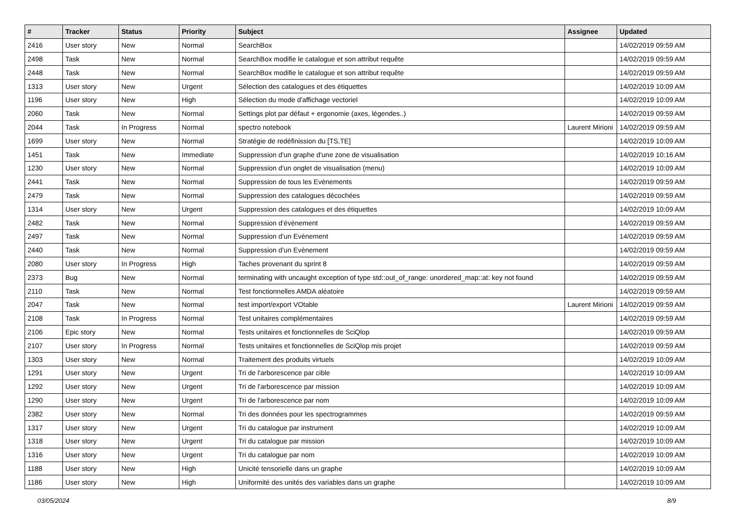| # | Tracker | Status | Priority | Subject | Assignee | Updated |
| --- | --- | --- | --- | --- | --- | --- |
| 2416 | User story | New | Normal | SearchBox | | 14/02/2019 09:59 AM |
| 2498 | Task | New | Normal | SearchBox modifie le catalogue et son attribut requête | | 14/02/2019 09:59 AM |
| 2448 | Task | New | Normal | SearchBox modifie le catalogue et son attribut requête | | 14/02/2019 09:59 AM |
| 1313 | User story | New | Urgent | Sélection des catalogues et des étiquettes | | 14/02/2019 10:09 AM |
| 1196 | User story | New | High | Sélection du mode d'affichage vectoriel | | 14/02/2019 10:09 AM |
| 2060 | Task | New | Normal | Settings plot par défaut + ergonomie (axes, légendes..) | | 14/02/2019 09:59 AM |
| 2044 | Task | In Progress | Normal | spectro notebook | Laurent Mirioni | 14/02/2019 09:59 AM |
| 1699 | User story | New | Normal | Stratégie de redéfinission du [TS,TE] | | 14/02/2019 10:09 AM |
| 1451 | Task | New | Immediate | Suppression d'un graphe d'une zone de visualisation | | 14/02/2019 10:16 AM |
| 1230 | User story | New | Normal | Suppression d'un onglet de visualisation (menu) | | 14/02/2019 10:09 AM |
| 2441 | Task | New | Normal | Suppression de tous les Evènements | | 14/02/2019 09:59 AM |
| 2479 | Task | New | Normal | Suppression des catalogues décochées | | 14/02/2019 09:59 AM |
| 1314 | User story | New | Urgent | Suppression des catalogues et des étiquettes | | 14/02/2019 10:09 AM |
| 2482 | Task | New | Normal | Suppression d’évènement | | 14/02/2019 09:59 AM |
| 2497 | Task | New | Normal | Suppression d’un Evènement | | 14/02/2019 09:59 AM |
| 2440 | Task | New | Normal | Suppression d’un Evènement | | 14/02/2019 09:59 AM |
| 2080 | User story | In Progress | High | Taches provenant du sprint 8 | | 14/02/2019 09:59 AM |
| 2373 | Bug | New | Normal | terminating with uncaught exception of type std::out_of_range: unordered_map::at: key not found | | 14/02/2019 09:59 AM |
| 2110 | Task | New | Normal | Test fonctionnelles AMDA aléatoire | | 14/02/2019 09:59 AM |
| 2047 | Task | New | Normal | test import/export VOtable | Laurent Mirioni | 14/02/2019 09:59 AM |
| 2108 | Task | In Progress | Normal | Test unitaires complémentaires | | 14/02/2019 09:59 AM |
| 2106 | Epic story | New | Normal | Tests unitaires et fonctionnelles de SciQlop | | 14/02/2019 09:59 AM |
| 2107 | User story | In Progress | Normal | Tests unitaires et fonctionnelles de SciQlop mis projet | | 14/02/2019 09:59 AM |
| 1303 | User story | New | Normal | Traitement des produits virtuels | | 14/02/2019 10:09 AM |
| 1291 | User story | New | Urgent | Tri de l'arborescence par cible | | 14/02/2019 10:09 AM |
| 1292 | User story | New | Urgent | Tri de l'arborescence par mission | | 14/02/2019 10:09 AM |
| 1290 | User story | New | Urgent | Tri de l'arborescence par nom | | 14/02/2019 10:09 AM |
| 2382 | User story | New | Normal | Tri des données pour les spectrogrammes | | 14/02/2019 09:59 AM |
| 1317 | User story | New | Urgent | Tri du catalogue par instrument | | 14/02/2019 10:09 AM |
| 1318 | User story | New | Urgent | Tri du catalogue par mission | | 14/02/2019 10:09 AM |
| 1316 | User story | New | Urgent | Tri du catalogue par nom | | 14/02/2019 10:09 AM |
| 1188 | User story | New | High | Unicité tensorielle dans un graphe | | 14/02/2019 10:09 AM |
| 1186 | User story | New | High | Uniformité des unités des variables dans un graphe | | 14/02/2019 10:09 AM |
03/05/2024 8/9